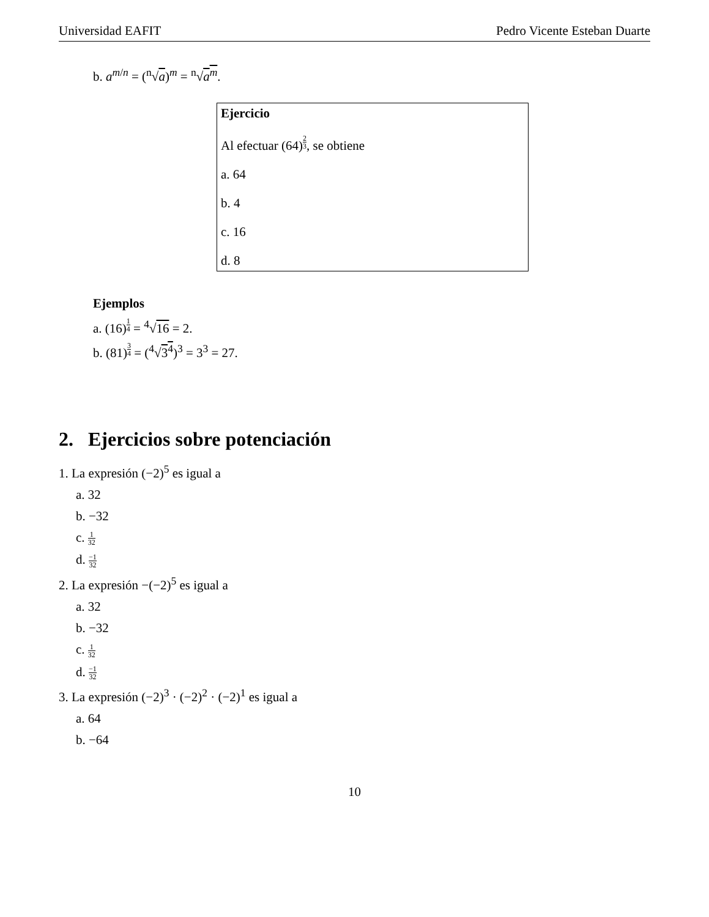Universidad EAFIT Pedro Vicente Esteban Duarte
b. a<sup>m/n</sup> = (<sup>n</sup>√a)<sup>m</sup> = <sup>n</sup>√a<sup>m</sup>.
Ejercicio
Al efectuar (64)<sup>2 3</sup>, se obtiene
a. 64
b. 4
c. 16
d. 8
Ejemplos
a. (16)<sup>1 4</sup> = <sup>4</sup>√16 = 2.
b. (81)<sup>3 4</sup> = (<sup>4</sup>√3<sup>4</sup>)<sup>3</sup> = 3<sup>3</sup> = 27.
2. Ejercicios sobre potenciación
1. La expresión (−2)<sup>5</sup> es igual a
a. 32
b. −32
c. 1 32
d. −1 32
2. La expresión −(−2)<sup>5</sup> es igual a
a. 32
b. −32
c. 1 32
d. −1 32
3. La expresión (−2)<sup>3</sup> · (−2)<sup>2</sup> · (−2)<sup>1</sup> es igual a
a. 64
b. −64
10